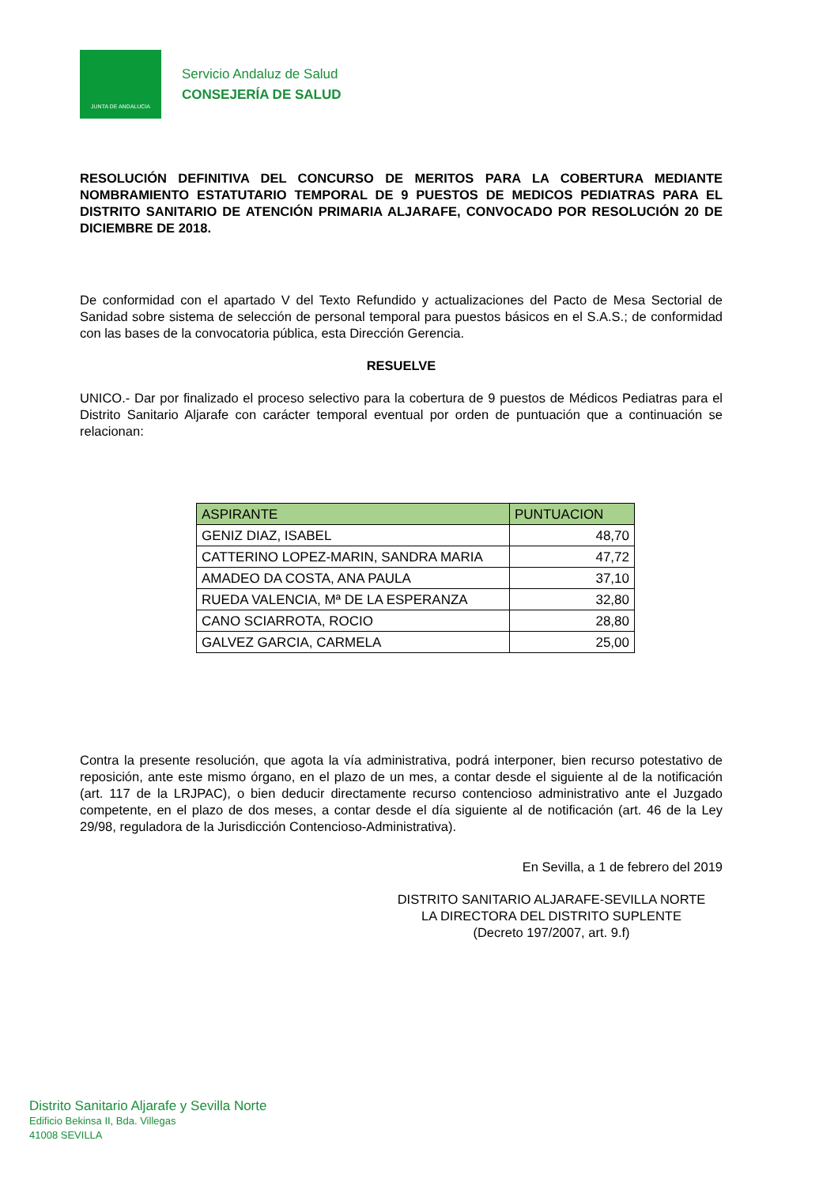JUNTA DE ANDALUCIA
Servicio Andaluz de Salud
CONSEJERÍA DE SALUD
RESOLUCIÓN DEFINITIVA DEL CONCURSO DE MERITOS PARA LA COBERTURA MEDIANTE NOMBRAMIENTO ESTATUTARIO TEMPORAL DE 9 PUESTOS DE MEDICOS PEDIATRAS PARA EL DISTRITO SANITARIO DE ATENCIÓN PRIMARIA ALJARAFE, CONVOCADO POR RESOLUCIÓN 20 DE DICIEMBRE DE 2018.
De conformidad con el apartado V del Texto Refundido y actualizaciones del Pacto de Mesa Sectorial de Sanidad sobre sistema de selección de personal temporal para puestos básicos en el S.A.S.; de conformidad con las bases de la convocatoria pública, esta Dirección Gerencia.
RESUELVE
UNICO.- Dar por finalizado el proceso selectivo para la cobertura de 9 puestos de Médicos Pediatras para el Distrito Sanitario Aljarafe con carácter temporal eventual por orden de puntuación que a continuación se relacionan:
| ASPIRANTE | PUNTUACION |
| --- | --- |
| GENIZ DIAZ, ISABEL | 48,70 |
| CATTERINO LOPEZ-MARIN, SANDRA MARIA | 47,72 |
| AMADEO DA COSTA, ANA PAULA | 37,10 |
| RUEDA VALENCIA, Mª DE LA ESPERANZA | 32,80 |
| CANO SCIARROTA, ROCIO | 28,80 |
| GALVEZ GARCIA, CARMELA | 25,00 |
Contra la presente resolución, que agota la vía administrativa, podrá interponer, bien recurso potestativo de reposición, ante este mismo órgano, en el plazo de un mes, a contar desde el siguiente al de la notificación (art. 117 de la LRJPAC), o bien deducir directamente recurso contencioso administrativo ante el Juzgado competente, en el plazo de dos meses, a contar desde el día siguiente al de notificación (art. 46 de la Ley 29/98, reguladora de la Jurisdicción Contencioso-Administrativa).
En Sevilla, a 1 de febrero del 2019
DISTRITO SANITARIO ALJARAFE-SEVILLA NORTE
LA DIRECTORA DEL DISTRITO SUPLENTE
(Decreto 197/2007, art. 9.f)
Distrito Sanitario Aljarafe y Sevilla Norte
Edificio Bekinsa II, Bda. Villegas
41008 SEVILLA